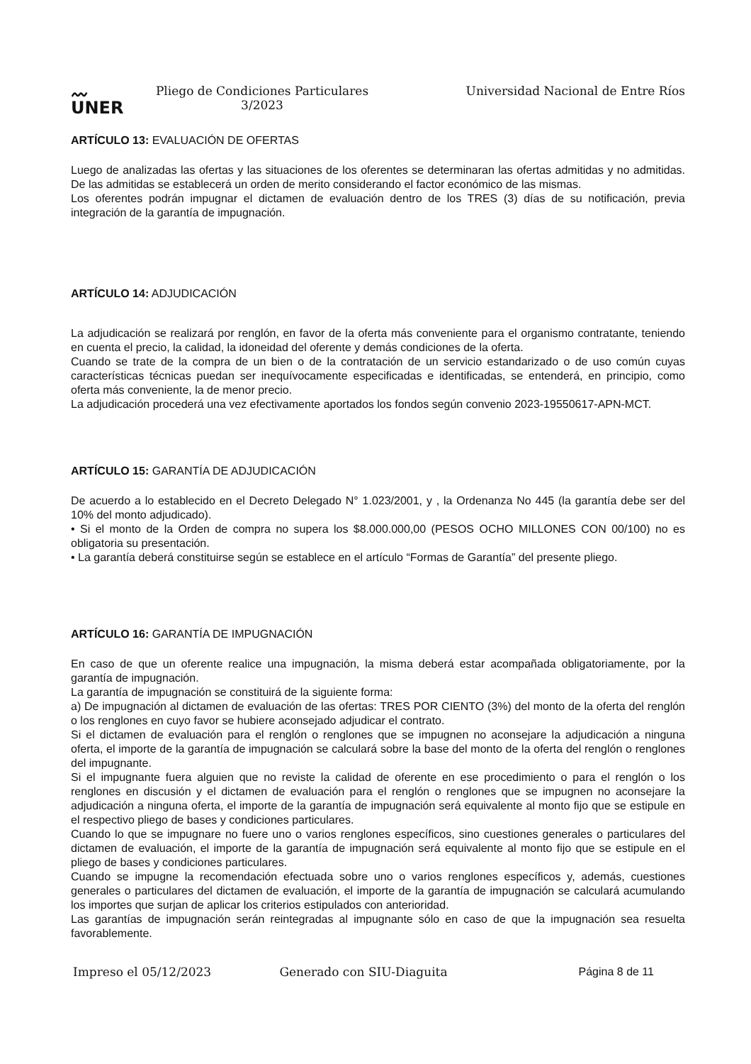〰
UNER
Pliego de Condiciones Particulares 3/2023
Universidad Nacional de Entre Ríos
ARTÍCULO 13: EVALUACIÓN DE OFERTAS
Luego de analizadas las ofertas y las situaciones de los oferentes se determinaran las ofertas admitidas y no admitidas. De las admitidas se establecerá un orden de merito considerando el factor económico de las mismas.
Los oferentes podrán impugnar el dictamen de evaluación dentro de los TRES (3) días de su notificación, previa integración de la garantía de impugnación.
ARTÍCULO 14: ADJUDICACIÓN
La adjudicación se realizará por renglón, en favor de la oferta más conveniente para el organismo contratante, teniendo en cuenta el precio, la calidad, la idoneidad del oferente y demás condiciones de la oferta.
Cuando se trate de la compra de un bien o de la contratación de un servicio estandarizado o de uso común cuyas características técnicas puedan ser inequívocamente especificadas e identificadas, se entenderá, en principio, como oferta más conveniente, la de menor precio.
La adjudicación procederá una vez efectivamente aportados los fondos según convenio 2023-19550617-APN-MCT.
ARTÍCULO 15: GARANTÍA DE ADJUDICACIÓN
De acuerdo a lo establecido en el Decreto Delegado N° 1.023/2001, y , la Ordenanza No 445 (la garantía debe ser del 10% del monto adjudicado).
• Si el monto de la Orden de compra no supera los $8.000.000,00 (PESOS OCHO MILLONES CON 00/100) no es obligatoria su presentación.
• La garantía deberá constituirse según se establece en el artículo “Formas de Garantía” del presente pliego.
ARTÍCULO 16: GARANTÍA DE IMPUGNACIÓN
En caso de que un oferente realice una impugnación, la misma deberá estar acompañada obligatoriamente, por la garantía de impugnación.
La garantía de impugnación se constituirá de la siguiente forma:
a) De impugnación al dictamen de evaluación de las ofertas: TRES POR CIENTO (3%) del monto de la oferta del renglón o los renglones en cuyo favor se hubiere aconsejado adjudicar el contrato.
Si el dictamen de evaluación para el renglón o renglones que se impugnen no aconsejare la adjudicación a ninguna oferta, el importe de la garantía de impugnación se calculará sobre la base del monto de la oferta del renglón o renglones del impugnante.
Si el impugnante fuera alguien que no reviste la calidad de oferente en ese procedimiento o para el renglón o los renglones en discusión y el dictamen de evaluación para el renglón o renglones que se impugnen no aconsejare la adjudicación a ninguna oferta, el importe de la garantía de impugnación será equivalente al monto fijo que se estipule en el respectivo pliego de bases y condiciones particulares.
Cuando lo que se impugnare no fuere uno o varios renglones específicos, sino cuestiones generales o particulares del dictamen de evaluación, el importe de la garantía de impugnación será equivalente al monto fijo que se estipule en el pliego de bases y condiciones particulares.
Cuando se impugne la recomendación efectuada sobre uno o varios renglones específicos y, además, cuestiones generales o particulares del dictamen de evaluación, el importe de la garantía de impugnación se calculará acumulando los importes que surjan de aplicar los criterios estipulados con anterioridad.
Las garantías de impugnación serán reintegradas al impugnante sólo en caso de que la impugnación sea resuelta favorablemente.
Impreso el 05/12/2023 Generado con SIU-Diaguita Página 8 de 11